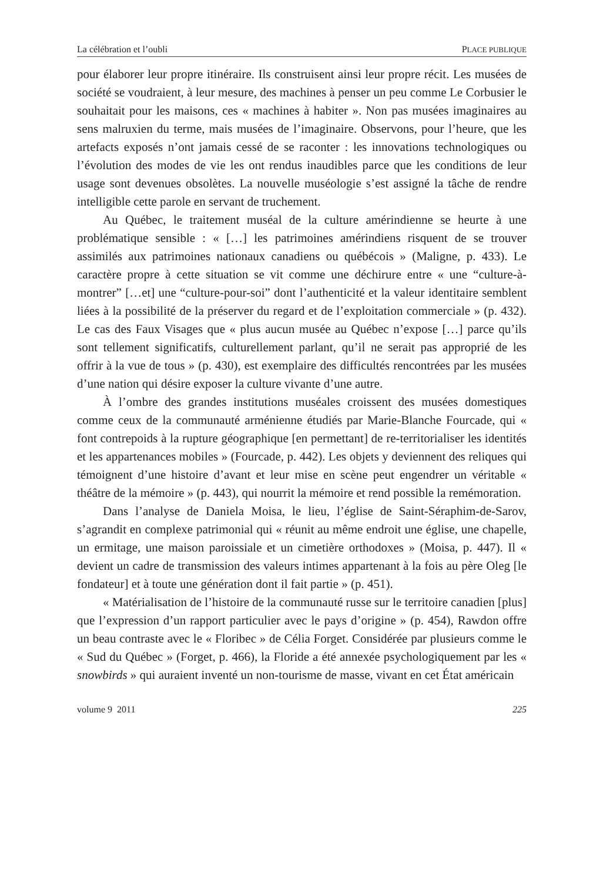La célébration et l’oubli PLACE PUBLIQUE
pour élaborer leur propre itinéraire. Ils construisent ainsi leur propre récit. Les musées de société se voudraient, à leur mesure, des machines à penser un peu comme Le Corbusier le souhaitait pour les maisons, ces « machines à habiter ». Non pas musées imaginaires au sens malruxien du terme, mais musées de l’imaginaire. Observons, pour l’heure, que les artefacts exposés n’ont jamais cessé de se raconter : les innovations technologiques ou l’évolution des modes de vie les ont rendus inaudibles parce que les conditions de leur usage sont devenues obsolètes. La nouvelle muséologie s’est assigné la tâche de rendre intelligible cette parole en servant de truchement.
Au Québec, le traitement muséal de la culture amérindienne se heurte à une problématique sensible : « […] les patrimoines amérindiens risquent de se trouver assimilés aux patrimoines nationaux canadiens ou québécois » (Maligne, p. 433). Le caractère propre à cette situation se vit comme une déchirure entre « une “culture-à-montrer” […et] une “culture-pour-soi” dont l’authenticité et la valeur identitaire semblent liées à la possibilité de la préserver du regard et de l’exploitation commerciale » (p. 432). Le cas des Faux Visages que « plus aucun musée au Québec n’expose […] parce qu’ils sont tellement significatifs, culturellement parlant, qu’il ne serait pas approprié de les offrir à la vue de tous » (p. 430), est exemplaire des difficultés rencontrées par les musées d’une nation qui désire exposer la culture vivante d’une autre.
À l’ombre des grandes institutions muséales croissent des musées domestiques comme ceux de la communauté arménienne étudiés par Marie-Blanche Fourcade, qui « font contrepoids à la rupture géographique [en permettant] de re-territorialiser les identités et les appartenances mobiles » (Fourcade, p. 442). Les objets y deviennent des reliques qui témoignent d’une histoire d’avant et leur mise en scène peut engendrer un véritable « théâtre de la mémoire » (p. 443), qui nourrit la mémoire et rend possible la remémoration.
Dans l’analyse de Daniela Moisa, le lieu, l’église de Saint-Séraphim-de-Sarov, s’agrandit en complexe patrimonial qui « réunit au même endroit une église, une chapelle, un ermitage, une maison paroissiale et un cimetière orthodoxes » (Moisa, p. 447). Il « devient un cadre de transmission des valeurs intimes appartenant à la fois au père Oleg [le fondateur] et à toute une génération dont il fait partie » (p. 451).
« Matérialisation de l’histoire de la communauté russe sur le territoire canadien [plus] que l’expression d’un rapport particulier avec le pays d’origine » (p. 454), Rawdon offre un beau contraste avec le « Floribec » de Célia Forget. Considérée par plusieurs comme le « Sud du Québec » (Forget, p. 466), la Floride a été annexée psychologiquement par les « snowbirds » qui auraient inventé un non-tourisme de masse, vivant en cet État américain
volume 9 2011 225